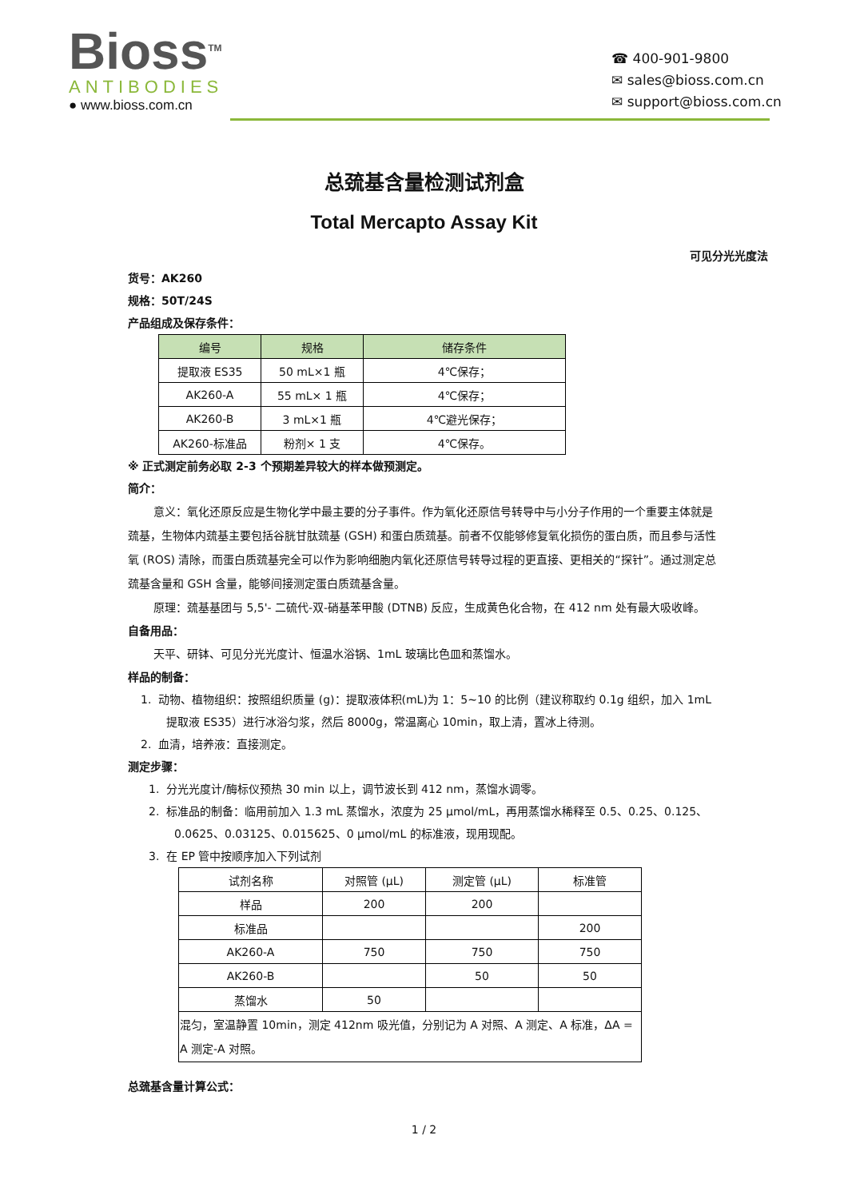Bioss<sup>TM</sup>
ANTIBODIES
● www.bioss.com.cn
☎ 400-901-9800
✉ sales@bioss.com.cn
✉ support@bioss.com.cn
总巯基含量检测试剂盒
Total Mercapto Assay Kit
可见分光光度法
货号：AK260
规格：50T/24S
产品组成及保存条件：
| 编号 | 规格 | 储存条件 |
| --- | --- | --- |
| 提取液 ES35 | 50 mL×1 瓶 | 4℃保存； |
| AK260-A | 55 mL× 1 瓶 | 4℃保存； |
| AK260-B | 3 mL×1 瓶 | 4℃避光保存； |
| AK260-标准品 | 粉剂× 1 支 | 4℃保存。 |
※ 正式测定前务必取 2-3 个预期差异较大的样本做预测定。
简介：
意义：氧化还原反应是生物化学中最主要的分子事件。作为氧化还原信号转导中与小分子作用的一个重要主体就是巯基，生物体内巯基主要包括谷胱甘肽巯基 (GSH) 和蛋白质巯基。前者不仅能够修复氧化损伤的蛋白质，而且参与活性氧 (ROS) 清除，而蛋白质巯基完全可以作为影响细胞内氧化还原信号转导过程的更直接、更相关的“探针”。通过测定总巯基含量和 GSH 含量，能够间接测定蛋白质巯基含量。
原理：巯基基团与 5,5'- 二硫代-双-硝基苯甲酸 (DTNB) 反应，生成黄色化合物，在 412 nm 处有最大吸收峰。
自备用品：
天平、研钵、可见分光光度计、恒温水浴锅、1mL 玻璃比色皿和蒸馏水。
样品的制备：
1. 动物、植物组织：按照组织质量 (g)：提取液体积(mL)为 1：5~10 的比例（建议称取约 0.1g 组织，加入 1mL 提取液 ES35）进行冰浴匀浆，然后 8000g，常温离心 10min，取上清，置冰上待测。
2. 血清，培养液：直接测定。
测定步骤：
1. 分光光度计/酶标仪预热 30 min 以上，调节波长到 412 nm，蒸馏水调零。
2. 标准品的制备：临用前加入 1.3 mL 蒸馏水，浓度为 25 μmol/mL，再用蒸馏水稀释至 0.5、0.25、0.125、0.0625、0.03125、0.015625、0 μmol/mL 的标准液，现用现配。
3. 在 EP 管中按顺序加入下列试剂
| 试剂名称 | 对照管 (μL) | 测定管 (μL) | 标准管 |
| --- | --- | --- | --- |
| 样品 | 200 | 200 | |
| 标准品 | | | 200 |
| AK260-A | 750 | 750 | 750 |
| AK260-B | | 50 | 50 |
| 蒸馏水 | 50 | | |
| 混匀，室温静置 10min，测定 412nm 吸光值，分别记为 A 对照、A 测定、A 标准，ΔA = A 测定-A 对照。 | | | |
总巯基含量计算公式：
1 / 2